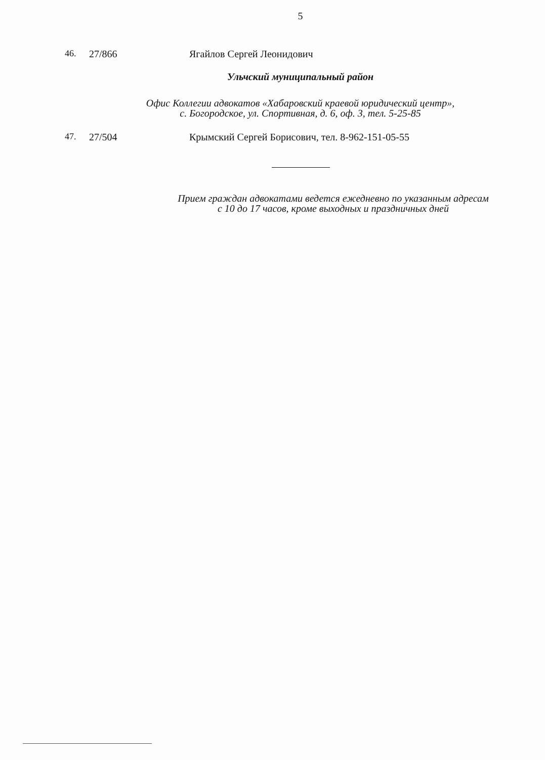5
46. 27/866 Ягайлов Сергей Леонидович
Ульчский муниципальный район
Офис Коллегии адвокатов «Хабаровский краевой юридический центр»,
с. Богородское, ул. Спортивная, д. 6, оф. 3, тел. 5-25-85
47. 27/504 Крымский Сергей Борисович, тел. 8-962-151-05-55
Прием граждан адвокатами ведется ежедневно по указанным адресам
с 10 до 17 часов, кроме выходных и праздничных дней